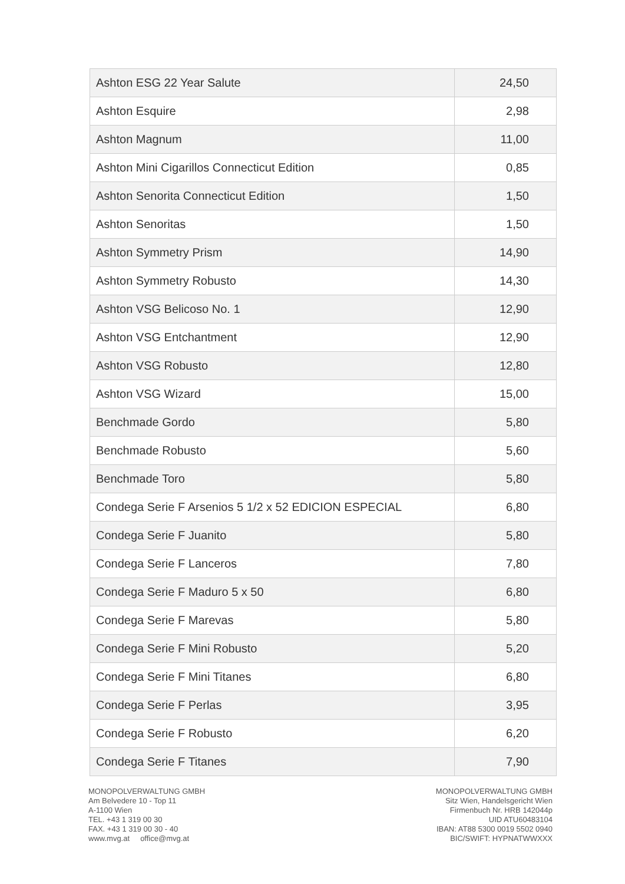| Ashton ESG 22 Year Salute | 24,50 |
| Ashton Esquire | 2,98 |
| Ashton Magnum | 11,00 |
| Ashton Mini Cigarillos Connecticut Edition | 0,85 |
| Ashton Senorita Connecticut Edition | 1,50 |
| Ashton Senoritas | 1,50 |
| Ashton Symmetry Prism | 14,90 |
| Ashton Symmetry Robusto | 14,30 |
| Ashton VSG Belicoso No. 1 | 12,90 |
| Ashton VSG Entchantment | 12,90 |
| Ashton VSG Robusto | 12,80 |
| Ashton VSG Wizard | 15,00 |
| Benchmade Gordo | 5,80 |
| Benchmade Robusto | 5,60 |
| Benchmade Toro | 5,80 |
| Condega Serie F Arsenios 5 1/2 x 52 EDICION ESPECIAL | 6,80 |
| Condega Serie F Juanito | 5,80 |
| Condega Serie F Lanceros | 7,80 |
| Condega Serie F Maduro 5 x 50 | 6,80 |
| Condega Serie F Marevas | 5,80 |
| Condega Serie F Mini Robusto | 5,20 |
| Condega Serie F Mini Titanes | 6,80 |
| Condega Serie F Perlas | 3,95 |
| Condega Serie F Robusto | 6,20 |
| Condega Serie F Titanes | 7,90 |
MONOPOLVERWALTUNG GMBH
Am Belvedere 10 - Top 11
A-1100 Wien
TEL. +43 1 319 00 30
FAX. +43 1 319 00 30 - 40
www.mvg.at office@mvg.at
MONOPOLVERWALTUNG GMBH
Sitz Wien, Handelsgericht Wien
Firmenbuch Nr. HRB 142044p
UID ATU60483104
IBAN: AT88 5300 0019 5502 0940
BIC/SWIFT: HYPNATWWXXX